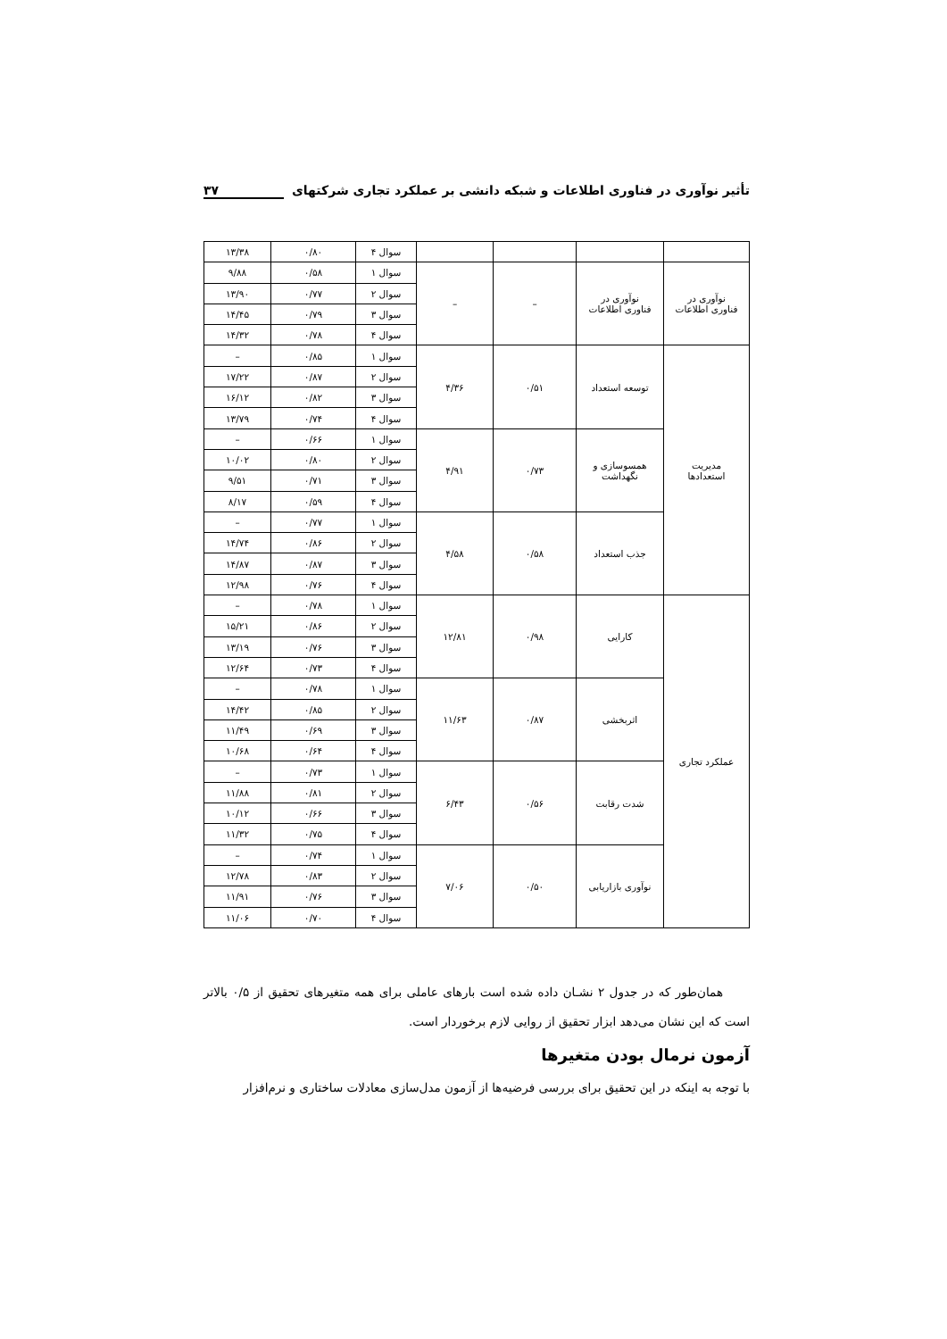تأثیر نوآوری در فناوری اطلاعات و شبکه دانشی بر عملکرد تجاری شرکتهای ۳۷
| | | | | سوال ۴ | ۰/۸۰ | ۱۳/۳۸ |
| نوآوری در فناوری اطلاعات | نوآوری در فناوری اطلاعات | – | – | سوال ۱ | ۰/۵۸ | ۹/۸۸ |
| | | | | سوال ۲ | ۰/۷۷ | ۱۳/۹۰ |
| | | | | سوال ۳ | ۰/۷۹ | ۱۴/۴۵ |
| | | | | سوال ۴ | ۰/۷۸ | ۱۴/۳۲ |
| مدیریت استعدادها | توسعه استعداد | ۰/۵۱ | ۴/۳۶ | سوال ۱ | ۰/۸۵ | – |
| | | | | سوال ۲ | ۰/۸۷ | ۱۷/۲۲ |
| | | | | سوال ۳ | ۰/۸۲ | ۱۶/۱۲ |
| | | | | سوال ۴ | ۰/۷۴ | ۱۳/۷۹ |
| | همسوسازی و نگهداشت | ۰/۷۳ | ۴/۹۱ | سوال ۱ | ۰/۶۶ | – |
| | | | | سوال ۲ | ۰/۸۰ | ۱۰/۰۲ |
| | | | | سوال ۳ | ۰/۷۱ | ۹/۵۱ |
| | | | | سوال ۴ | ۰/۵۹ | ۸/۱۷ |
| | جذب استعداد | ۰/۵۸ | ۴/۵۸ | سوال ۱ | ۰/۷۷ | – |
| | | | | سوال ۲ | ۰/۸۶ | ۱۴/۷۴ |
| | | | | سوال ۳ | ۰/۸۷ | ۱۴/۸۷ |
| | | | | سوال ۴ | ۰/۷۶ | ۱۲/۹۸ |
| عملکرد تجاری | کارایی | ۰/۹۸ | ۱۲/۸۱ | سوال ۱ | ۰/۷۸ | – |
| | | | | سوال ۲ | ۰/۸۶ | ۱۵/۲۱ |
| | | | | سوال ۳ | ۰/۷۶ | ۱۳/۱۹ |
| | | | | سوال ۴ | ۰/۷۳ | ۱۲/۶۴ |
| | اثربخشی | ۰/۸۷ | ۱۱/۶۳ | سوال ۱ | ۰/۷۸ | – |
| | | | | سوال ۲ | ۰/۸۵ | ۱۴/۴۲ |
| | | | | سوال ۳ | ۰/۶۹ | ۱۱/۴۹ |
| | | | | سوال ۴ | ۰/۶۴ | ۱۰/۶۸ |
| | شدت رقابت | ۰/۵۶ | ۶/۴۳ | سوال ۱ | ۰/۷۳ | – |
| | | | | سوال ۲ | ۰/۸۱ | ۱۱/۸۸ |
| | | | | سوال ۳ | ۰/۶۶ | ۱۰/۱۲ |
| | | | | سوال ۴ | ۰/۷۵ | ۱۱/۳۲ |
| | نوآوری بازاریابی | ۰/۵۰ | ۷/۰۶ | سوال ۱ | ۰/۷۴ | – |
| | | | | سوال ۲ | ۰/۸۳ | ۱۲/۷۸ |
| | | | | سوال ۳ | ۰/۷۶ | ۱۱/۹۱ |
| | | | | سوال ۴ | ۰/۷۰ | ۱۱/۰۶ |
همان‌طور که در جدول ۲ نشـان داده شده است بارهای عاملی برای همه متغیرهای تحقیق از ۰/۵ بالاتر است که این نشان می‌دهد ابزار تحقیق از روایی لازم برخوردار است.
آزمون نرمال بودن متغیرها
با توجه به اینکه در این تحقیق برای بررسی فرضیه‌ها از آزمون مدل‌سازی معادلات ساختاری و نرم‌افزار